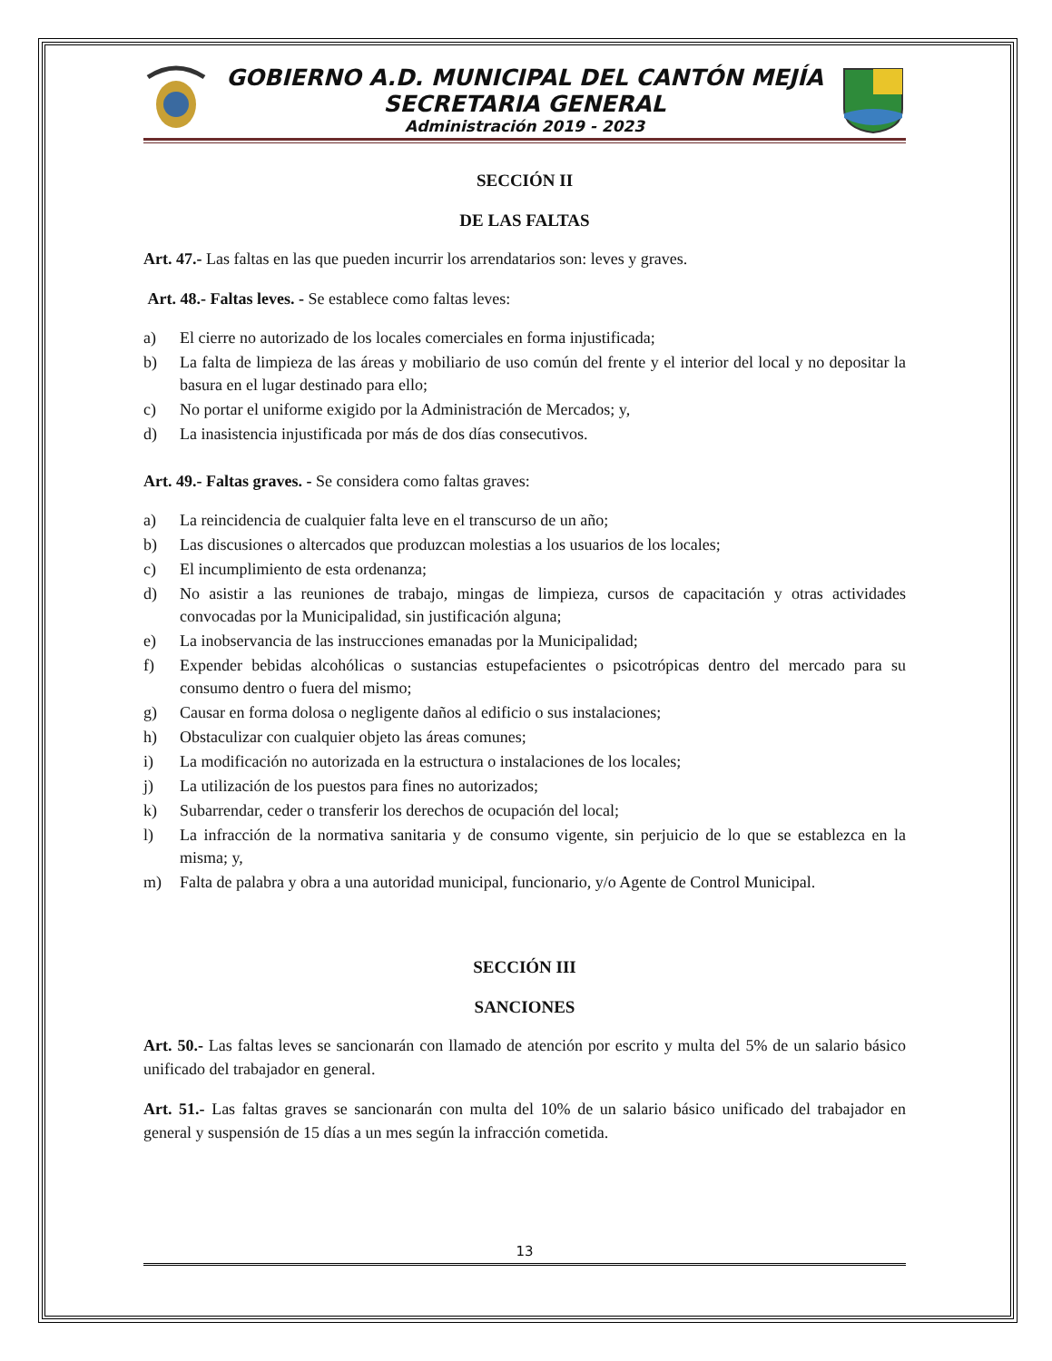GOBIERNO A.D. MUNICIPAL DEL CANTÓN MEJÍA
SECRETARIA GENERAL
Administración 2019 - 2023
SECCIÓN II
DE LAS FALTAS
Art. 47.- Las faltas en las que pueden incurrir los arrendatarios son: leves y graves.
Art. 48.- Faltas leves. - Se establece como faltas leves:
a) El cierre no autorizado de los locales comerciales en forma injustificada;
b) La falta de limpieza de las áreas y mobiliario de uso común del frente y el interior del local y no depositar la basura en el lugar destinado para ello;
c) No portar el uniforme exigido por la Administración de Mercados; y,
d) La inasistencia injustificada por más de dos días consecutivos.
Art. 49.- Faltas graves. - Se considera como faltas graves:
a) La reincidencia de cualquier falta leve en el transcurso de un año;
b) Las discusiones o altercados que produzcan molestias a los usuarios de los locales;
c) El incumplimiento de esta ordenanza;
d) No asistir a las reuniones de trabajo, mingas de limpieza, cursos de capacitación y otras actividades convocadas por la Municipalidad, sin justificación alguna;
e) La inobservancia de las instrucciones emanadas por la Municipalidad;
f) Expender bebidas alcohólicas o sustancias estupefacientes o psicotrópicas dentro del mercado para su consumo dentro o fuera del mismo;
g) Causar en forma dolosa o negligente daños al edificio o sus instalaciones;
h) Obstaculizar con cualquier objeto las áreas comunes;
i) La modificación no autorizada en la estructura o instalaciones de los locales;
j) La utilización de los puestos para fines no autorizados;
k) Subarrendar, ceder o transferir los derechos de ocupación del local;
l) La infracción de la normativa sanitaria y de consumo vigente, sin perjuicio de lo que se establezca en la misma; y,
m) Falta de palabra y obra a una autoridad municipal, funcionario, y/o Agente de Control Municipal.
SECCIÓN III
SANCIONES
Art. 50.- Las faltas leves se sancionarán con llamado de atención por escrito y multa del 5% de un salario básico unificado del trabajador en general.
Art. 51.- Las faltas graves se sancionarán con multa del 10% de un salario básico unificado del trabajador en general y suspensión de 15 días a un mes según la infracción cometida.
13